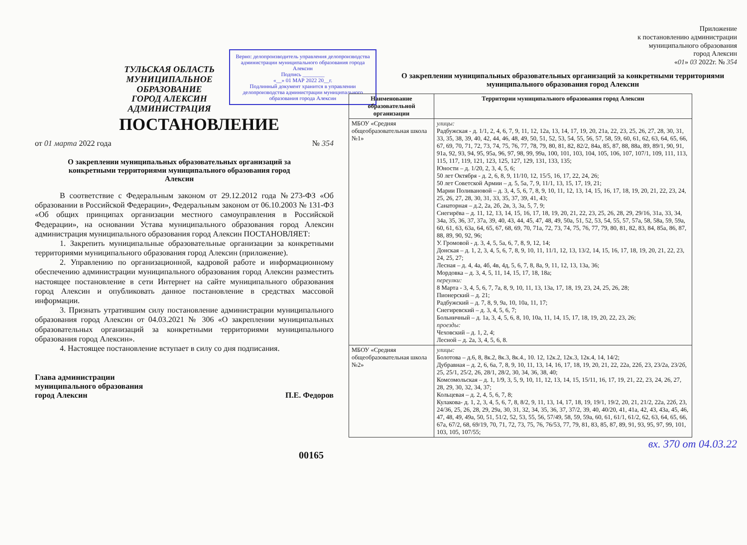ТУЛЬСКАЯ ОБЛАСТЬ
МУНИЦИПАЛЬНОЕ ОБРАЗОВАНИЕ
ГОРОД АЛЕКСИН
АДМИНИСТРАЦИЯ
Верно: делопроизводитель управления делопроизводства администрации муниципального образования города Алексин
Подпись ________
«__» 01 МАР 2022 20__г.
Подлинный документ хранится в управлении делопроизводства администрации муниципального образования города Алексин
ПОСТАНОВЛЕНИЕ
от 01 марта 2022 года № 354
О закреплении муниципальных образовательных организаций за конкретными территориями муниципального образования город Алексин
В соответствие с Федеральным законом от 29.12.2012 года №273-ФЗ «Об образовании в Российской Федерации», Федеральным законом от 06.10.2003 № 131-ФЗ «Об общих принципах организации местного самоуправления в Российской Федерации», на основании Устава муниципального образования город Алексин администрация муниципального образования город Алексин ПОСТАНОВЛЯЕТ:
1. Закрепить муниципальные образовательные организации за конкретными территориями муниципального образования город Алексин (приложение).
2. Управлению по организационной, кадровой работе и информационному обеспечению администрации муниципального образования город Алексин разместить настоящее постановление в сети Интернет на сайте муниципального образования город Алексин и опубликовать данное постановление в средствах массовой информации.
3. Признать утратившим силу постановление администрации муниципального образования город Алексин от 04.03.2021 № 306 «О закреплении муниципальных образовательных организаций за конкретными территориями муниципального образования город Алексин».
4. Настоящее постановление вступает в силу со дня подписания.
Глава администрации
муниципального образования
город Алексин П.Е. Федоров
00165
Приложение
к постановлению администрации
муниципального образования
город Алексин
«01» 03 2022г. № 354
О закреплении муниципальных образовательных организаций за конкретными территориями муниципального образования город Алексин
| Наименование образовательной организации | Территории муниципального образования город Алексин |
| --- | --- |
| МБОУ «Средняя общеобразовательная школа №1» | улицы: Радбужская - д. 1/1, 2, 4, 6, 7, 9, 11, 12, 12а, 13, 14, 17, 19, 20, 21а, 22, 23, 25, 26, 27, 28, 30, 31, 33, 35, 38, 39, 40, 42, 44, 46, 48, 49, 50, 51, 52, 53, 54, 55, 56, 57, 58, 59, 60, 61, 62, 63, 64, 65, 66, 67, 69, 70, 71, 72, 73, 74, 75, 76, 77, 78, 79, 80, 81, 82, 82/2, 84а, 85, 87, 88, 88а, 89, 89/1, 90, 91, 91а, 92, 93, 94, 95, 95а, 96, 97, 98, 99, 99а, 100, 101, 103, 104, 105, 106, 107, 107/1, 109, 111, 113, 115, 117, 119, 121, 123, 125, 127, 129, 131, 133, 135; Юности – д. 1/20, 2, 3, 4, 5, 6; 50 лет Октября - д. 2, 6, 8, 9, 11/10, 12, 15/5, 16, 17, 22, 24, 26; 50 лет Советской Армии – д. 5, 5а, 7, 9, 11/1, 13, 15, 17, 19, 21; Марии Поливановой – д. 3, 4, 5, 6, 7, 8, 9, 10, 11, 12, 13, 14, 15, 16, 17, 18, 19, 20, 21, 22, 23, 24, 25, 26, 27, 28, 30, 31, 33, 35, 37, 39, 41, 43; Санаторная – д.2, 2а, 2б, 2в, 3, 3а, 5, 7, 9; Снегирёва – д. 11, 12, 13, 14, 15, 16, 17, 18, 19, 20, 21, 22, 23, 25, 26, 28, 29, 29/16, 31а, 33, 34, 34а, 35, 36, 37, 37а, 39, 40, 43, 44, 45, 47, 48, 49, 50а, 51, 52, 53, 54, 55, 57, 57а, 58, 58а, 59, 59а, 60, 61, 63, 63а, 64, 65, 67, 68, 69, 70, 71а, 72, 73, 74, 75, 76, 77, 79, 80, 81, 82, 83, 84, 85а, 86, 87, 88, 89, 90, 92, 96; У. Громовой - д. 3, 4, 5, 5а, 6, 7, 8, 9, 12, 14; Донская – д. 1, 2, 3, 4, 5, 6, 7, 8, 9, 10, 11, 11/1, 12, 13, 13/2, 14, 15, 16, 17, 18, 19, 20, 21, 22, 23, 24, 25, 27; Лесная – д. 4, 4а, 4б, 4в, 4д, 5, 6, 7, 8, 8а, 9, 11, 12, 13, 13а, 36; Мордовка – д. 3, 4, 5, 11, 14, 15, 17, 18, 18а; переулки: 8 Марта - 3, 4, 5, 6, 7, 7а, 8, 9, 10, 11, 13, 13а, 17, 18, 19, 23, 24, 25, 26, 28; Пионерский – д. 21; Радбужский – д. 7, 8, 9, 9а, 10, 10а, 11, 17; Снегиревский – д. 3, 4, 5, 6, 7; Больничный – д. 1а, 3, 4, 5, 6, 8, 10, 10а, 11, 14, 15, 17, 18, 19, 20, 22, 23, 26; проезды: Чеховский – д. 1, 2, 4; Лесной – д. 2а, 3, 4, 5, 6, 8. |
| МБОУ «Средняя общеобразовательная школа №2» | улицы: Болотова – д.6, 8, 8к.2, 8к.3, 8к.4., 10. 12, 12к.2, 12к.3, 12к.4, 14, 14/2; Дубравная – д. 2, 6, 6а, 7, 8, 9, 10, 11, 13, 14, 16, 17, 18, 19, 20, 21, 22, 22а, 22б, 23, 23/2а, 23/2б, 25, 25/1, 25/2, 26, 28/1, 28/2, 30, 34, 36, 38, 40; Комсомольская – д. 1, 1/9, 3, 5, 9, 10, 11, 12, 13, 14, 15, 15/11, 16, 17, 19, 21, 22, 23, 24, 26, 27, 28, 29, 30, 32, 34, 37; Кольцевая – д. 2, 4, 5, 6, 7, 8; Кулакова- д. 1, 2, 3, 4, 5, 6, 7, 8, 8/2, 9, 11, 13, 14, 17, 18, 19, 19/1, 19/2, 20, 21, 21/2, 22а, 22б, 23, 24/36, 25, 26, 28, 29, 29а, 30, 31, 32, 34, 35, 36, 37, 37/2, 39, 40, 40/20, 41, 41а, 42, 43, 43а, 45, 46, 47, 48, 49, 49а, 50, 51, 51/2, 52, 53, 55, 56, 57/49, 58, 59, 59а, 60, 61, 61/1, 61/2, 62, 63, 64, 65, 66, 67а, 67/2, 68, 69/19, 70, 71, 72, 73, 75, 76, 76/53, 77, 79, 81, 83, 85, 87, 89, 91, 93, 95, 97, 99, 101, 103, 105, 107/55; |
вх. 370 от 04.03.22